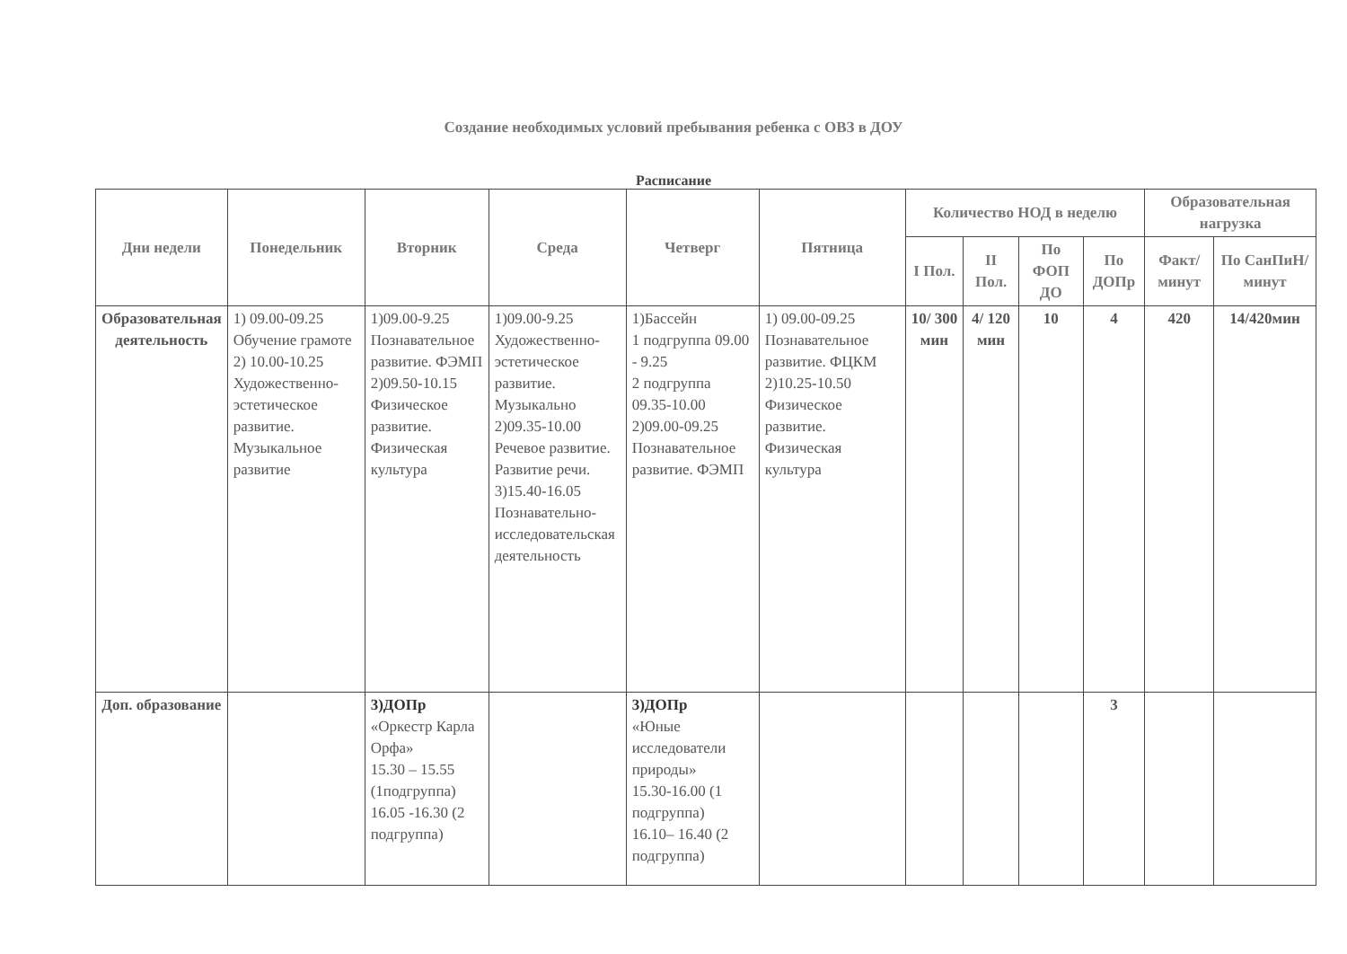Создание необходимых условий пребывания ребенка с ОВЗ в ДОУ
Расписание
| Дни недели | Понедельник | Вторник | Среда | Четверг | Пятница | Количество НОД в неделю | | | | Образовательная нагрузка | |
| --- | --- | --- | --- | --- | --- | --- | --- | --- | --- | --- | --- |
| | | | | | | I Пол. | II Пол. | По ФОП ДО | По ДОПр | Факт/ минут | По СанПиН/ минут |
| Образовательная деятельность | 1) 09.00-09.25 Обучение грамоте 2) 10.00-10.25 Художественно-эстетическое развитие. Музыкальное развитие | 1)09.00-9.25 Познавательное развитие. ФЭМП 2)09.50-10.15 Физическое развитие. Физическая культура | 1)09.00-9.25 Художественно-эстетическое развитие. Музыкально 2)09.35-10.00 Речевое развитие. Развитие речи. 3)15.40-16.05 Познавательно-исследовательская деятельность | 1)Бассейн 1 подгруппа 09.00 - 9.25 2 подгруппа 09.35-10.00 2)09.00-09.25 Познавательное развитие. ФЭМП | 1) 09.00-09.25 Познавательное развитие. ФЦКМ 2)10.25-10.50 Физическое развитие. Физическая культура | 10/ 300 мин | 4/ 120 мин | 10 | 4 | 420 | 14/420мин |
| Доп. образование | | 3)ДОПр «Оркестр Карла Орфа» 15.30 – 15.55 (1подгруппа) 16.05 -16.30 (2 подгруппа) | | 3)ДОПр «Юные исследователи природы» 15.30-16.00 (1 подгруппа) 16.10– 16.40 (2 подгруппа) | | | | | 3 | | |